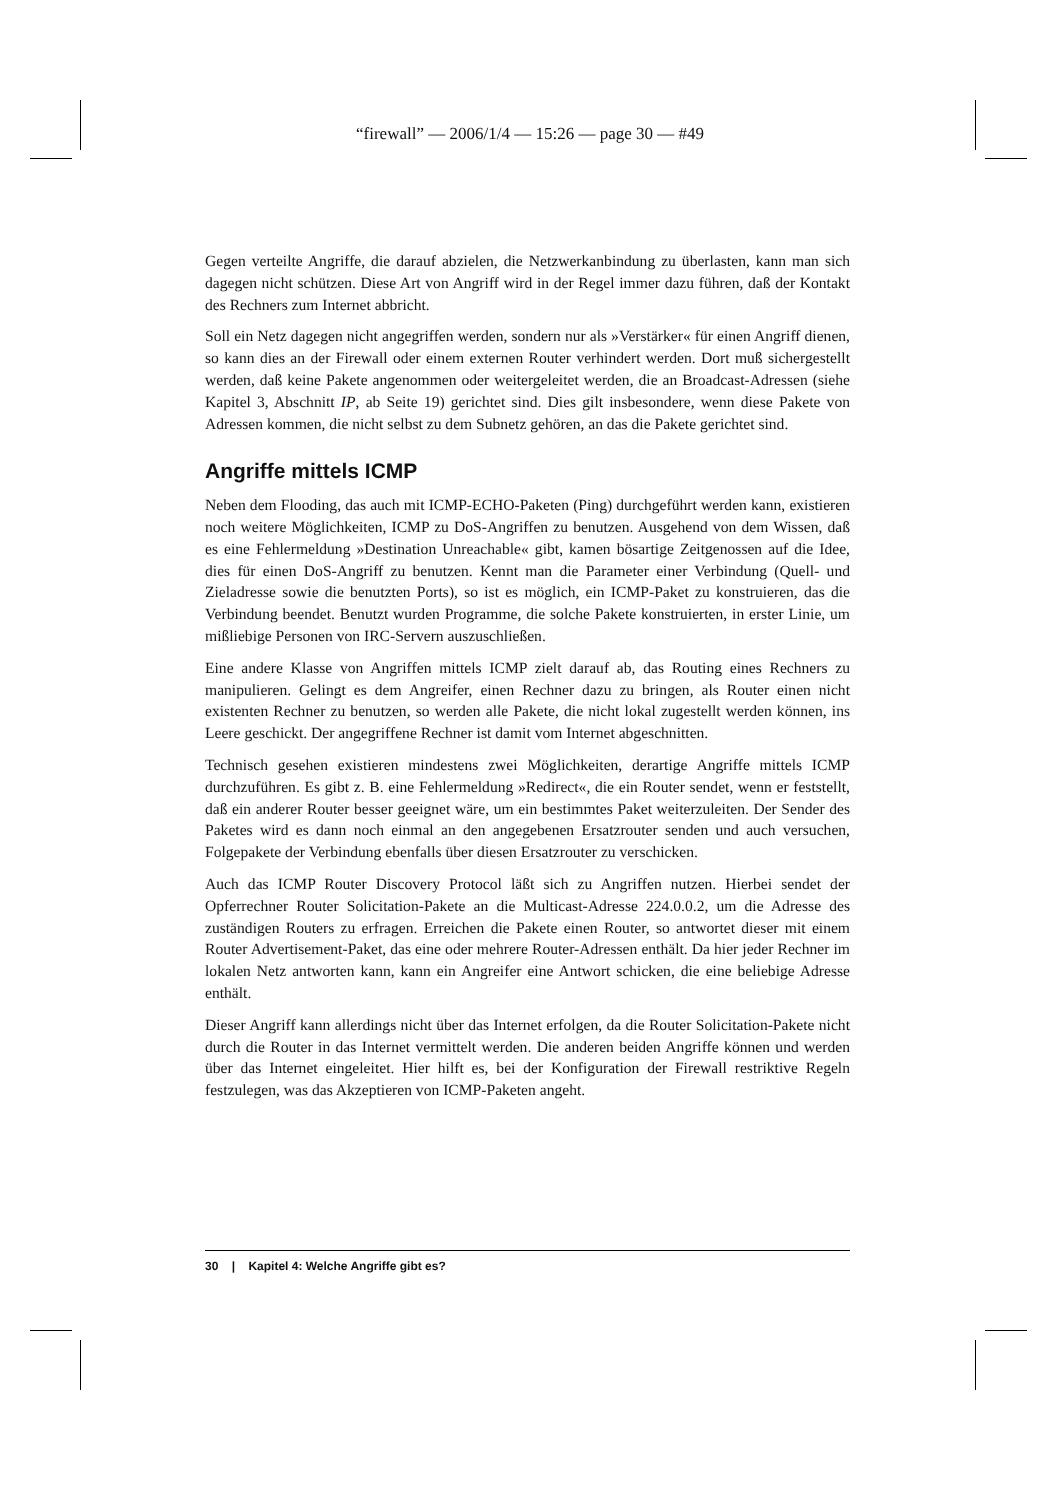“firewall” — 2006/1/4 — 15:26 — page 30 — #49
Gegen verteilte Angriffe, die darauf abzielen, die Netzwerkanbindung zu überlasten, kann man sich dagegen nicht schützen. Diese Art von Angriff wird in der Regel immer dazu führen, daß der Kontakt des Rechners zum Internet abbricht.
Soll ein Netz dagegen nicht angegriffen werden, sondern nur als »Verstärker« für einen Angriff dienen, so kann dies an der Firewall oder einem externen Router verhindert werden. Dort muß sichergestellt werden, daß keine Pakete angenommen oder weitergeleitet werden, die an Broadcast-Adressen (siehe Kapitel 3, Abschnitt IP, ab Seite 19) gerichtet sind. Dies gilt insbesondere, wenn diese Pakete von Adressen kommen, die nicht selbst zu dem Subnetz gehören, an das die Pakete gerichtet sind.
Angriffe mittels ICMP
Neben dem Flooding, das auch mit ICMP-ECHO-Paketen (Ping) durchgeführt werden kann, existieren noch weitere Möglichkeiten, ICMP zu DoS-Angriffen zu benutzen. Ausgehend von dem Wissen, daß es eine Fehlermeldung »Destination Unreachable« gibt, kamen bösartige Zeitgenossen auf die Idee, dies für einen DoS-Angriff zu benutzen. Kennt man die Parameter einer Verbindung (Quell- und Zieladresse sowie die benutzten Ports), so ist es möglich, ein ICMP-Paket zu konstruieren, das die Verbindung beendet. Benutzt wurden Programme, die solche Pakete konstruierten, in erster Linie, um mißliebige Personen von IRC-Servern auszuschließen.
Eine andere Klasse von Angriffen mittels ICMP zielt darauf ab, das Routing eines Rechners zu manipulieren. Gelingt es dem Angreifer, einen Rechner dazu zu bringen, als Router einen nicht existenten Rechner zu benutzen, so werden alle Pakete, die nicht lokal zugestellt werden können, ins Leere geschickt. Der angegriffene Rechner ist damit vom Internet abgeschnitten.
Technisch gesehen existieren mindestens zwei Möglichkeiten, derartige Angriffe mittels ICMP durchzuführen. Es gibt z. B. eine Fehlermeldung »Redirect«, die ein Router sendet, wenn er feststellt, daß ein anderer Router besser geeignet wäre, um ein bestimmtes Paket weiterzuleiten. Der Sender des Paketes wird es dann noch einmal an den angegebenen Ersatzrouter senden und auch versuchen, Folgepakete der Verbindung ebenfalls über diesen Ersatzrouter zu verschicken.
Auch das ICMP Router Discovery Protocol läßt sich zu Angriffen nutzen. Hierbei sendet der Opferrechner Router Solicitation-Pakete an die Multicast-Adresse 224.0.0.2, um die Adresse des zuständigen Routers zu erfragen. Erreichen die Pakete einen Router, so antwortet dieser mit einem Router Advertisement-Paket, das eine oder mehrere Router-Adressen enthält. Da hier jeder Rechner im lokalen Netz antworten kann, kann ein Angreifer eine Antwort schicken, die eine beliebige Adresse enthält.
Dieser Angriff kann allerdings nicht über das Internet erfolgen, da die Router Solicitation-Pakete nicht durch die Router in das Internet vermittelt werden. Die anderen beiden Angriffe können und werden über das Internet eingeleitet. Hier hilft es, bei der Konfiguration der Firewall restriktive Regeln festzulegen, was das Akzeptieren von ICMP-Paketen angeht.
30 | Kapitel 4: Welche Angriffe gibt es?